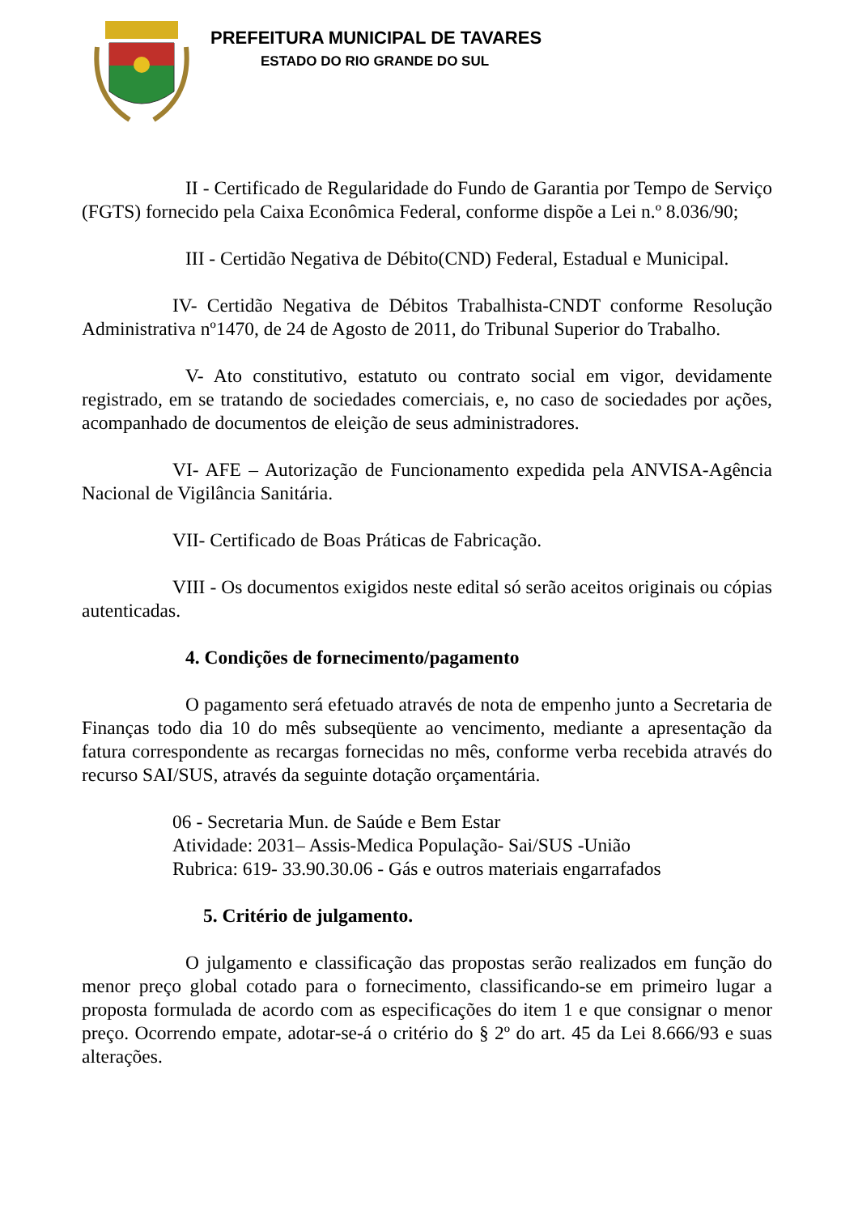PREFEITURA MUNICIPAL DE TAVARES
ESTADO DO RIO GRANDE DO SUL
II - Certificado de Regularidade do Fundo de Garantia por Tempo de Serviço (FGTS) fornecido pela Caixa Econômica Federal, conforme dispõe a Lei n.º 8.036/90;
III - Certidão Negativa de Débito(CND) Federal, Estadual e Municipal.
IV- Certidão Negativa de Débitos Trabalhista-CNDT conforme Resolução Administrativa nº1470, de 24 de Agosto de 2011, do Tribunal Superior do Trabalho.
V- Ato constitutivo, estatuto ou contrato social em vigor, devidamente registrado, em se tratando de sociedades comerciais, e, no caso de sociedades por ações, acompanhado de documentos de eleição de seus administradores.
VI- AFE – Autorização de Funcionamento expedida pela ANVISA-Agência Nacional de Vigilância Sanitária.
VII- Certificado de Boas Práticas de Fabricação.
VIII - Os documentos exigidos neste edital só serão aceitos originais ou cópias autenticadas.
4. Condições de fornecimento/pagamento
O pagamento será efetuado através de nota de empenho junto a Secretaria de Finanças todo dia 10 do mês subseqüente ao vencimento, mediante a apresentação da fatura correspondente as recargas fornecidas no mês, conforme verba recebida através do recurso SAI/SUS, através da seguinte dotação orçamentária.
06 - Secretaria Mun. de Saúde e Bem Estar
Atividade: 2031– Assis-Medica População- Sai/SUS -União
Rubrica: 619- 33.90.30.06 - Gás e outros materiais engarrafados
5. Critério de julgamento.
O julgamento e classificação das propostas serão realizados em função do menor preço global cotado para o fornecimento, classificando-se em primeiro lugar a proposta formulada de acordo com as especificações do item 1 e que consignar o menor preço. Ocorrendo empate, adotar-se-á o critério do § 2º do art. 45 da Lei 8.666/93 e suas alterações.